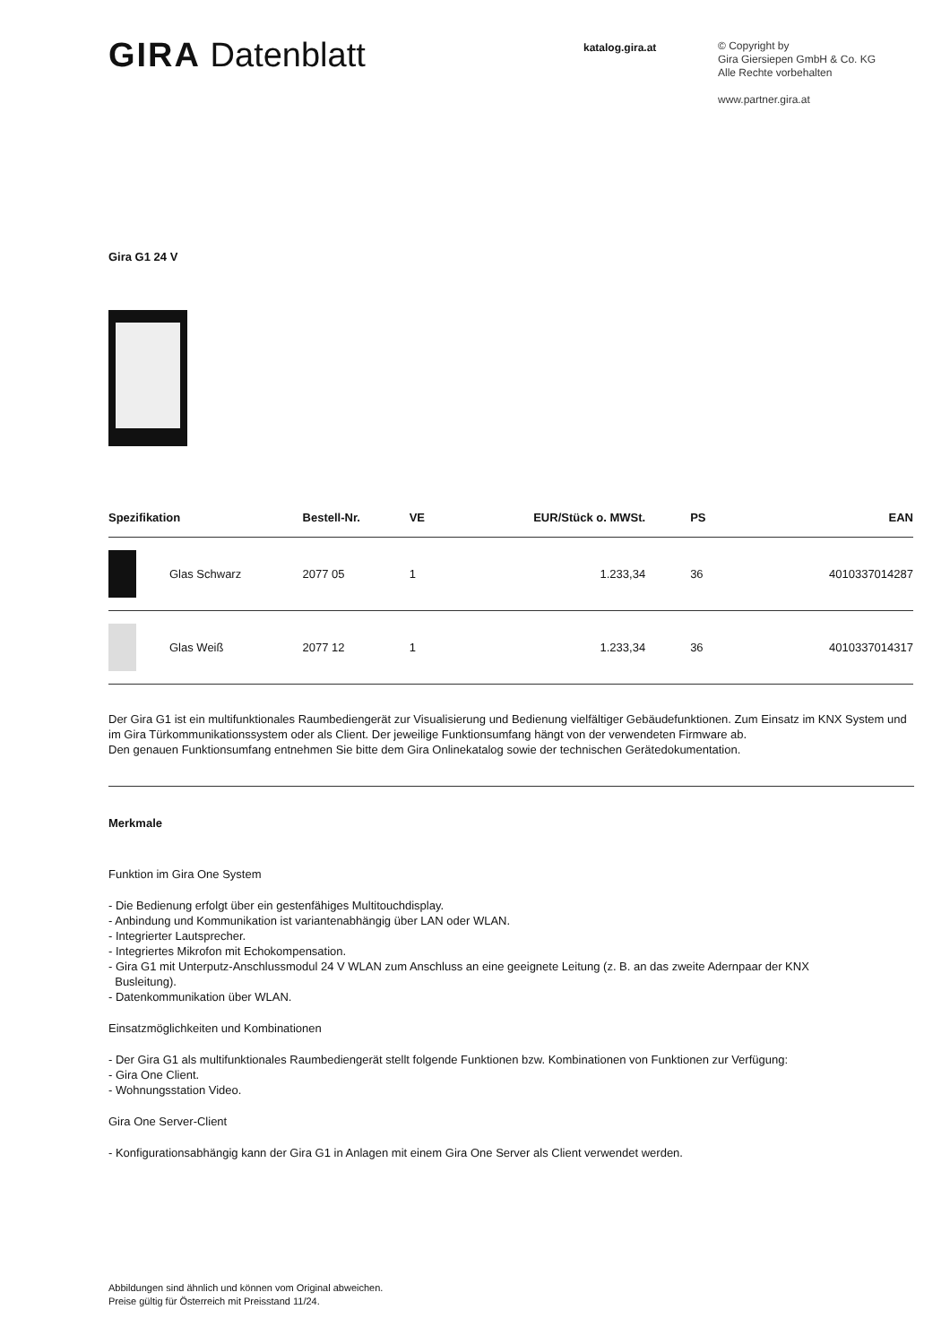GIRA Datenblatt
katalog.gira.at
© Copyright by
Gira Giersiepen GmbH & Co. KG
Alle Rechte vorbehalten
www.partner.gira.at
Gira G1 24 V
| Spezifikation | | Bestell-Nr. | VE | EUR/Stück o. MWSt. | PS | EAN |
| --- | --- | --- | --- | --- | --- | --- |
| | Glas Schwarz | 2077 05 | 1 | 1.233,34 | 36 | 4010337014287 |
| | Glas Weiß | 2077 12 | 1 | 1.233,34 | 36 | 4010337014317 |
Der Gira G1 ist ein multifunktionales Raumbediengerät zur Visualisierung und Bedienung vielfältiger Gebäudefunktionen. Zum Einsatz im KNX System und im Gira Türkommunikationssystem oder als Client. Der jeweilige Funktionsumfang hängt von der verwendeten Firmware ab.
Den genauen Funktionsumfang entnehmen Sie bitte dem Gira Onlinekatalog sowie der technischen Gerätedokumentation.
Merkmale
Funktion im Gira One System
- Die Bedienung erfolgt über ein gestenfähiges Multitouchdisplay.
- Anbindung und Kommunikation ist variantenabhängig über LAN oder WLAN.
- Integrierter Lautsprecher.
- Integriertes Mikrofon mit Echokompensation.
- Gira G1 mit Unterputz-Anschlussmodul 24 V WLAN zum Anschluss an eine geeignete Leitung (z. B. an das zweite Adernpaar der KNX
Busleitung).
- Datenkommunikation über WLAN.
Einsatzmöglichkeiten und Kombinationen
- Der Gira G1 als multifunktionales Raumbediengerät stellt folgende Funktionen bzw. Kombinationen von Funktionen zur Verfügung:
- Gira One Client.
- Wohnungsstation Video.
Gira One Server-Client
- Konfigurationsabhängig kann der Gira G1 in Anlagen mit einem Gira One Server als Client verwendet werden.
Abbildungen sind ähnlich und können vom Original abweichen.
Preise gültig für Österreich mit Preisstand 11/24.